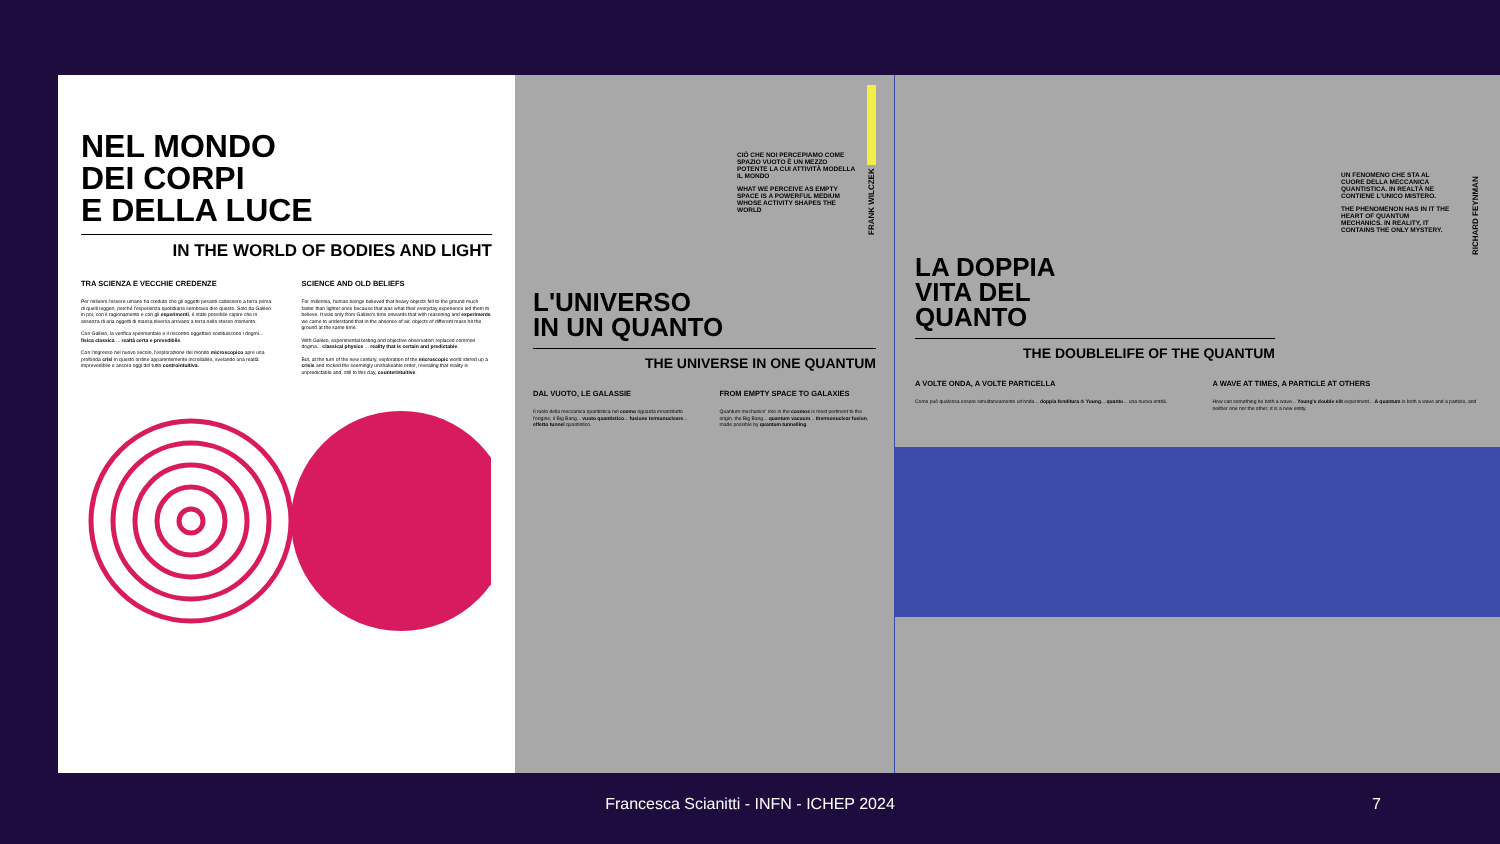NEL MONDO
DEI CORPI
E DELLA LUCE
IN THE WORLD OF BODIES AND LIGHT
TRA SCIENZA E VECCHIE CREDENZE
Per millenni l'essere umano ha creduto che gli oggetti pesanti cadessero a terra prima di quelli leggeri, perché l'esperienza quotidiana sembrava dire questo. Solo da Galileo in poi, con il ragionamento e con gli esperimenti, è stato possibile capire che in assenza di aria oggetti di massa diversa arrivano a terra nello stesso momento.
Con Galileo, la verifica sperimentale e il riscontro oggettivo sostituiscono i dogmi... fisica classica ... realtà certa e prevedibile.
Con l'ingresso nel nuovo secolo, l'esplorazione del mondo microscopico apre una profonda crisi in questo ordine apparentemente incrollabile, svelando una realtà imprevedibile e ancora oggi del tutto controintuitiva.
SCIENCE AND OLD BELIEFS
For millennia, human beings believed that heavy objects fell to the ground much faster than lighter ones because that was what their everyday experience led them to believe. It was only from Galileo's time onwards that with reasoning and experiments we came to understand that in the absence of air, objects of different mass hit the ground at the same time.
With Galileo, experimental testing and objective observation replaced common dogma... classical physics ... reality that is certain and predictable.
But, at the turn of the new century, exploration of the microscopic world stirred up a crisis and rocked the seemingly unshakeable order, revealing that reality is unpredictable and, still to this day, counterintuitive.
CIÒ CHE NOI PERCEPIAMO COME SPAZIO VUOTO È UN MEZZO POTENTE LA CUI ATTIVITÀ MODELLA IL MONDO
WHAT WE PERCEIVE AS EMPTY SPACE IS A POWERFUL MEDIUM WHOSE ACTIVITY SHAPES THE WORLD
FRANK WILCZEK
L'UNIVERSO
IN UN QUANTO
THE UNIVERSE IN ONE QUANTUM
DAL VUOTO, LE GALASSIE
Il ruolo della meccanica quantistica nel cosmo riguarda innanzitutto l'origine, il Big Bang... vuoto quantistico... fusione termonucleare... effetto tunnel quantistico.
FROM EMPTY SPACE TO GALAXIES
Quantum mechanics' role in the cosmos is most pertinent to the origin, the Big Bang... quantum vacuum... thermonuclear fusion, made possible by quantum tunnelling.
UN FENOMENO CHE STA AL CUORE DELLA MECCANICA QUANTISTICA. IN REALTÀ NE CONTIENE L'UNICO MISTERO.
THE PHENOMENON HAS IN IT THE HEART OF QUANTUM MECHANICS. IN REALITY, IT CONTAINS THE ONLY MYSTERY.
RICHARD FEYNMAN
LA DOPPIA
VITA DEL
QUANTO
THE DOUBLELIFE OF THE QUANTUM
A VOLTE ONDA, A VOLTE PARTICELLA
Come può qualcosa essere simultaneamente un'onda... doppia fenditura di Young... quanto... una nuova entità.
A WAVE AT TIMES, A PARTICLE AT OTHERS
How can something be both a wave... Young's double slit experiment... A quantum is both a wave and a particle, and neither one nor the other; it is a new entity.
Francesca Scianitti - INFN - ICHEP 2024
7